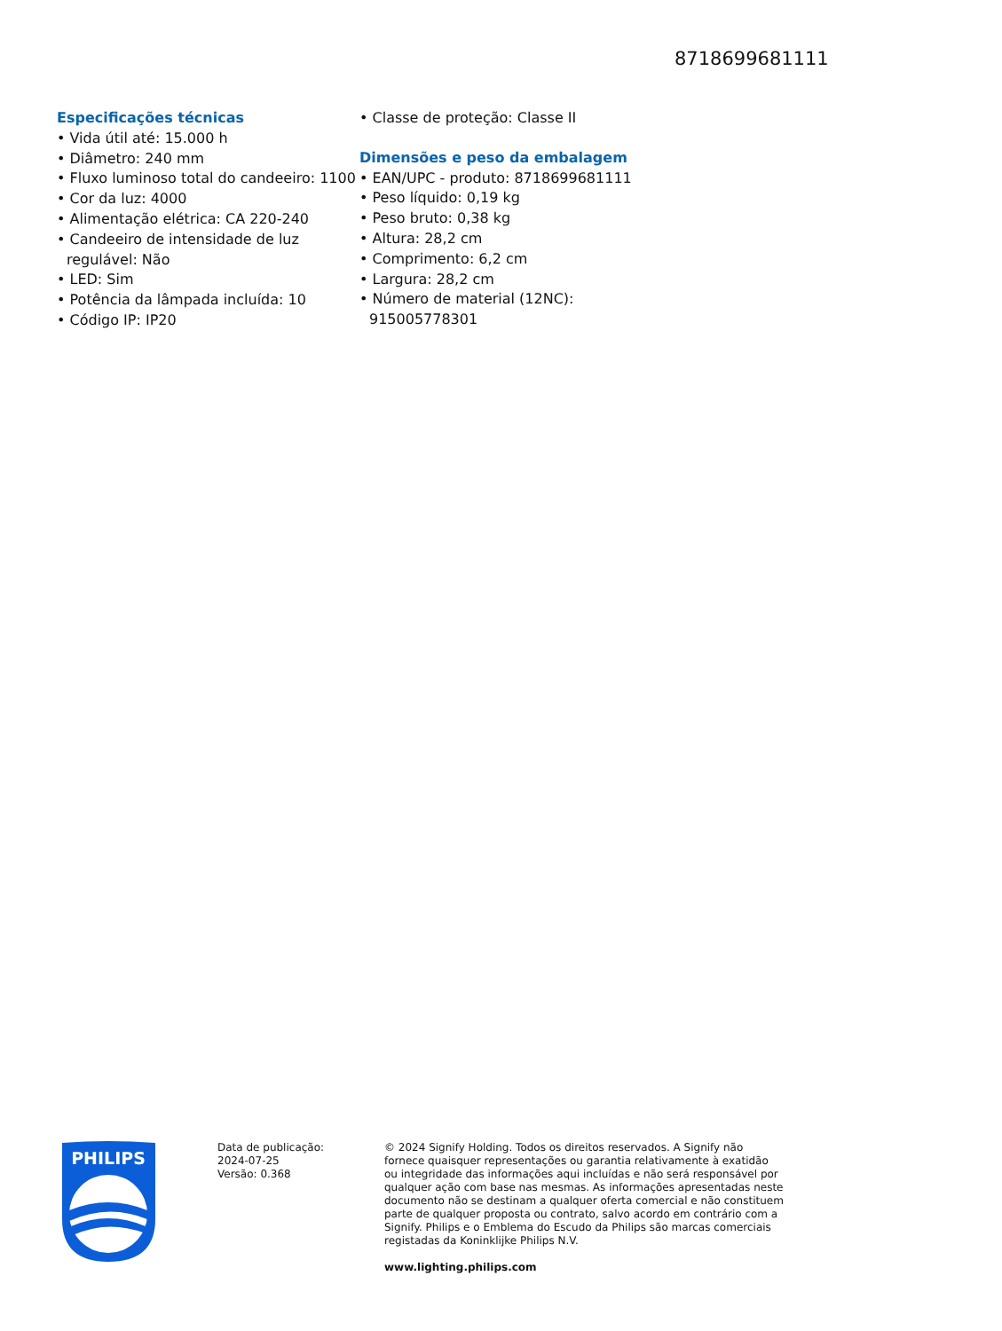8718699681111
Especificações técnicas
• Vida útil até: 15.000 h
• Diâmetro: 240 mm
• Fluxo luminoso total do candeeiro: 1100
• Cor da luz: 4000
• Alimentação elétrica: CA 220-240
• Candeeiro de intensidade de luz regulável: Não
• LED: Sim
• Potência da lâmpada incluída: 10
• Código IP: IP20
• Classe de proteção: Classe II
Dimensões e peso da embalagem
• EAN/UPC - produto: 8718699681111
• Peso líquido: 0,19 kg
• Peso bruto: 0,38 kg
• Altura: 28,2 cm
• Comprimento: 6,2 cm
• Largura: 28,2 cm
• Número de material (12NC): 915005778301
PHILIPS
Data de publicação:
2024-07-25
Versão: 0.368
© 2024 Signify Holding. Todos os direitos reservados. A Signify não fornece quaisquer representações ou garantia relativamente à exatidão ou integridade das informações aqui incluídas e não será responsável por qualquer ação com base nas mesmas. As informações apresentadas neste documento não se destinam a qualquer oferta comercial e não constituem parte de qualquer proposta ou contrato, salvo acordo em contrário com a Signify. Philips e o Emblema do Escudo da Philips são marcas comerciais registadas da Koninklijke Philips N.V.
www.lighting.philips.com